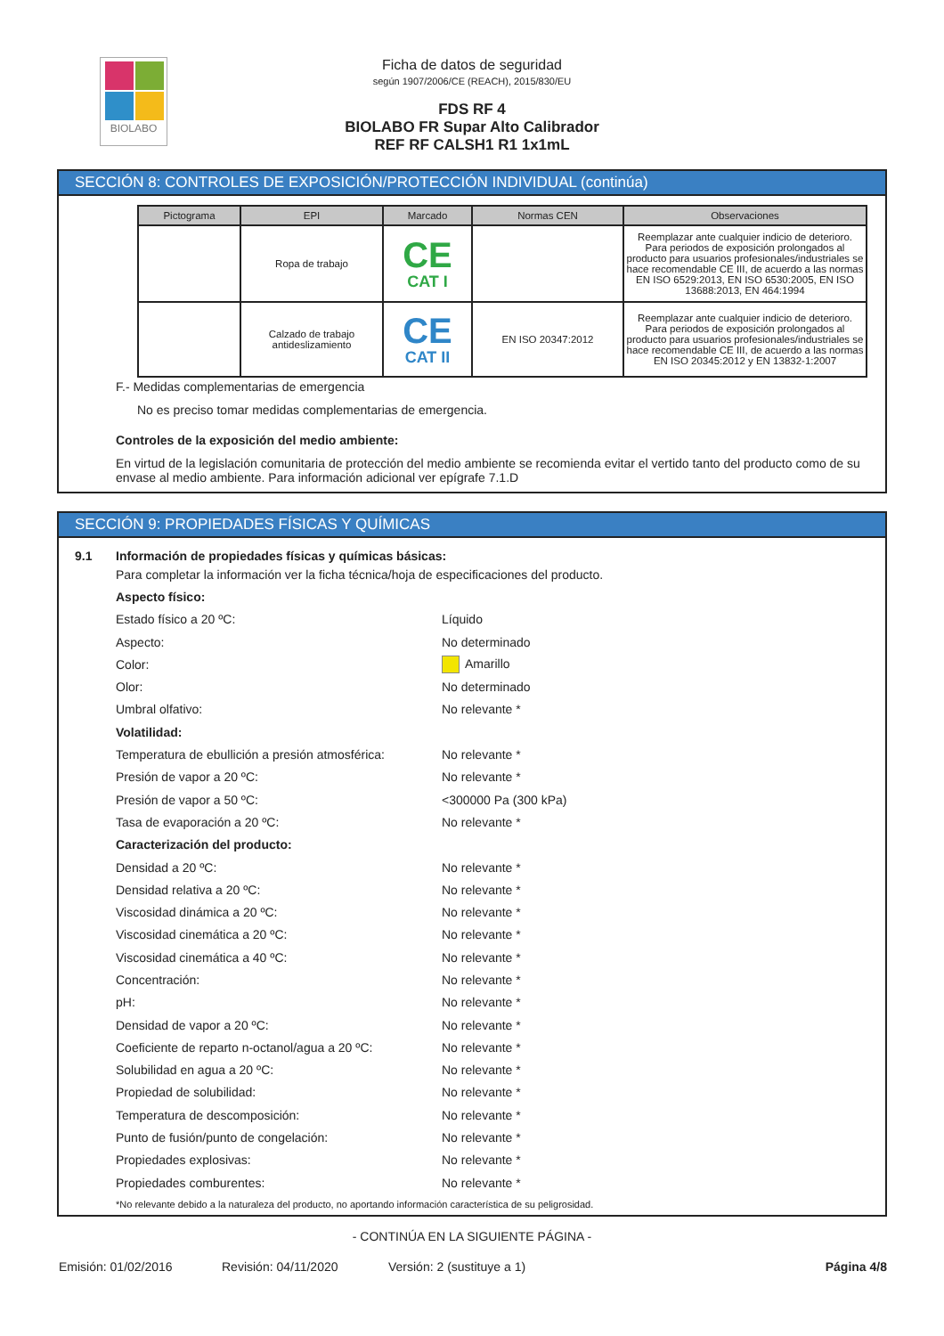BIOLABO
Ficha de datos de seguridad
según 1907/2006/CE (REACH), 2015/830/EU
FDS RF 4
BIOLABO FR Supar Alto Calibrador
REF RF CALSH1 R1 1x1mL
SECCIÓN 8: CONTROLES DE EXPOSICIÓN/PROTECCIÓN INDIVIDUAL (continúa)
| Pictograma | EPI | Marcado | Normas CEN | Observaciones |
| --- | --- | --- | --- | --- |
| | Ropa de trabajo | CE CAT I | | Reemplazar ante cualquier indicio de deterioro. Para periodos de exposición prolongados al producto para usuarios profesionales/industriales se hace recomendable CE III, de acuerdo a las normas EN ISO 6529:2013, EN ISO 6530:2005, EN ISO 13688:2013, EN 464:1994 |
| | Calzado de trabajo antideslizamiento | CE CAT II | EN ISO 20347:2012 | Reemplazar ante cualquier indicio de deterioro. Para periodos de exposición prolongados al producto para usuarios profesionales/industriales se hace recomendable CE III, de acuerdo a las normas EN ISO 20345:2012 y EN 13832-1:2007 |
F.- Medidas complementarias de emergencia
No es preciso tomar medidas complementarias de emergencia.
Controles de la exposición del medio ambiente:
En virtud de la legislación comunitaria de protección del medio ambiente se recomienda evitar el vertido tanto del producto como de su envase al medio ambiente. Para información adicional ver epígrafe 7.1.D
SECCIÓN 9: PROPIEDADES FÍSICAS Y QUÍMICAS
9.1 Información de propiedades físicas y químicas básicas:
Para completar la información ver la ficha técnica/hoja de especificaciones del producto.
Aspecto físico:
Estado físico a 20 ºC: Líquido
Aspecto: No determinado
Color: Amarillo
Olor: No determinado
Umbral olfativo: No relevante *
Volatilidad:
Temperatura de ebullición a presión atmosférica: No relevante *
Presión de vapor a 20 ºC: No relevante *
Presión de vapor a 50 ºC: <300000 Pa (300 kPa)
Tasa de evaporación a 20 ºC: No relevante *
Caracterización del producto:
Densidad a 20 ºC: No relevante *
Densidad relativa a 20 ºC: No relevante *
Viscosidad dinámica a 20 ºC: No relevante *
Viscosidad cinemática a 20 ºC: No relevante *
Viscosidad cinemática a 40 ºC: No relevante *
Concentración: No relevante *
pH: No relevante *
Densidad de vapor a 20 ºC: No relevante *
Coeficiente de reparto n-octanol/agua a 20 ºC: No relevante *
Solubilidad en agua a 20 ºC: No relevante *
Propiedad de solubilidad: No relevante *
Temperatura de descomposición: No relevante *
Punto de fusión/punto de congelación: No relevante *
Propiedades explosivas: No relevante *
Propiedades comburentes: No relevante *
*No relevante debido a la naturaleza del producto, no aportando información característica de su peligrosidad.
- CONTINÚA EN LA SIGUIENTE PÁGINA -
Emisión: 01/02/2016 Revisión: 04/11/2020 Versión: 2 (sustituye a 1) Página 4/8